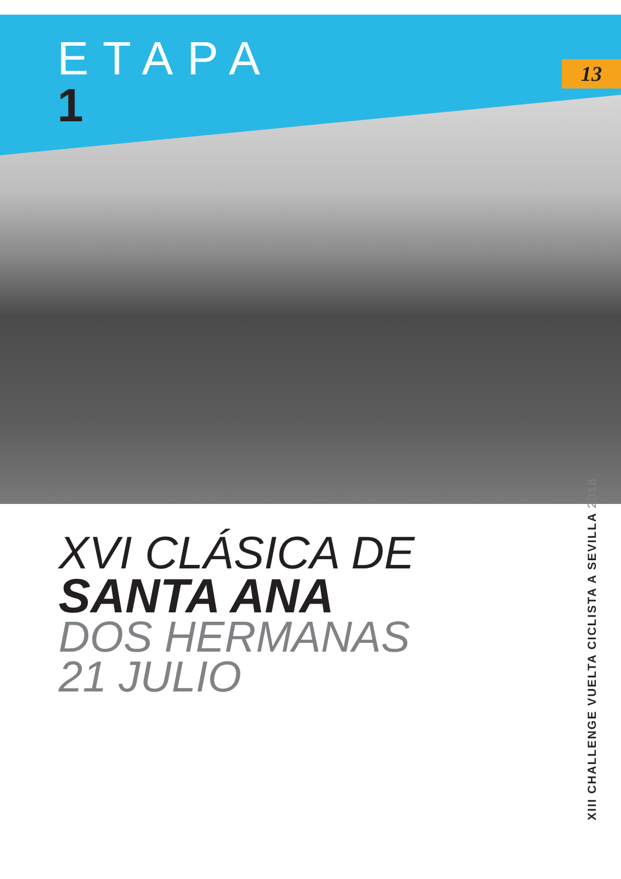ETAPA
1
13
XVI CLÁSICA DE
SANTA ANA
DOS HERMANAS
21 JULIO
XIII CHALLENGE VUELTA CICLISTA A SEVILLA 2018